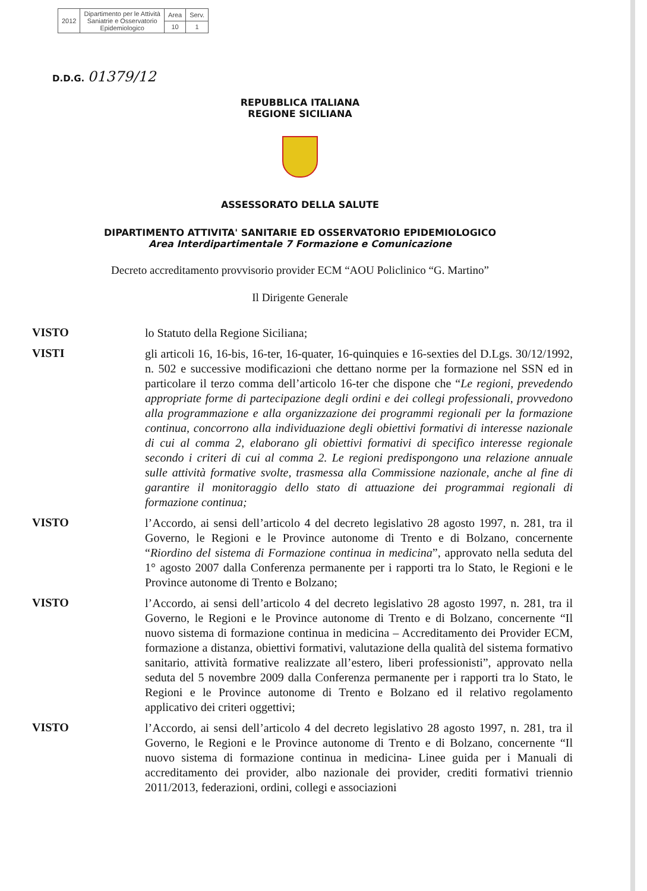| 2012 | Dipartimento per le Attività Saniatrie e Osservatorio Epidemiologico | Area | Serv. |
| | | 10 | 1 |
D.D.G. 01379/12
REPUBBLICA ITALIANA
REGIONE SICILIANA
ASSESSORATO DELLA SALUTE
DIPARTIMENTO ATTIVITA' SANITARIE ED OSSERVATORIO EPIDEMIOLOGICO
Area Interdipartimentale 7 Formazione e Comunicazione
Decreto accreditamento provvisorio provider ECM “AOU Policlinico “G. Martino”
Il Dirigente Generale
VISTO
lo Statuto della Regione Siciliana;
VISTI
gli articoli 16, 16-bis, 16-ter, 16-quater, 16-quinquies e 16-sexties del D.Lgs. 30/12/1992, n. 502 e successive modificazioni che dettano norme per la formazione nel SSN ed in particolare il terzo comma dell’articolo 16-ter che dispone che “Le regioni, prevedendo appropriate forme di partecipazione degli ordini e dei collegi professionali, provvedono alla programmazione e alla organizzazione dei programmi regionali per la formazione continua, concorrono alla individuazione degli obiettivi formativi di interesse nazionale di cui al comma 2, elaborano gli obiettivi formativi di specifico interesse regionale secondo i criteri di cui al comma 2. Le regioni predispongono una relazione annuale sulle attività formative svolte, trasmessa alla Commissione nazionale, anche al fine di garantire il monitoraggio dello stato di attuazione dei programmai regionali di formazione continua;
VISTO
l’Accordo, ai sensi dell’articolo 4 del decreto legislativo 28 agosto 1997, n. 281, tra il Governo, le Regioni e le Province autonome di Trento e di Bolzano, concernente “Riordino del sistema di Formazione continua in medicina”, approvato nella seduta del 1° agosto 2007 dalla Conferenza permanente per i rapporti tra lo Stato, le Regioni e le Province autonome di Trento e Bolzano;
VISTO
l’Accordo, ai sensi dell’articolo 4 del decreto legislativo 28 agosto 1997, n. 281, tra il Governo, le Regioni e le Province autonome di Trento e di Bolzano, concernente “Il nuovo sistema di formazione continua in medicina – Accreditamento dei Provider ECM, formazione a distanza, obiettivi formativi, valutazione della qualità del sistema formativo sanitario, attività formative realizzate all’estero, liberi professionisti”, approvato nella seduta del 5 novembre 2009 dalla Conferenza permanente per i rapporti tra lo Stato, le Regioni e le Province autonome di Trento e Bolzano ed il relativo regolamento applicativo dei criteri oggettivi;
VISTO
l’Accordo, ai sensi dell’articolo 4 del decreto legislativo 28 agosto 1997, n. 281, tra il Governo, le Regioni e le Province autonome di Trento e di Bolzano, concernente “Il nuovo sistema di formazione continua in medicina- Linee guida per i Manuali di accreditamento dei provider, albo nazionale dei provider, crediti formativi triennio 2011/2013, federazioni, ordini, collegi e associazioni